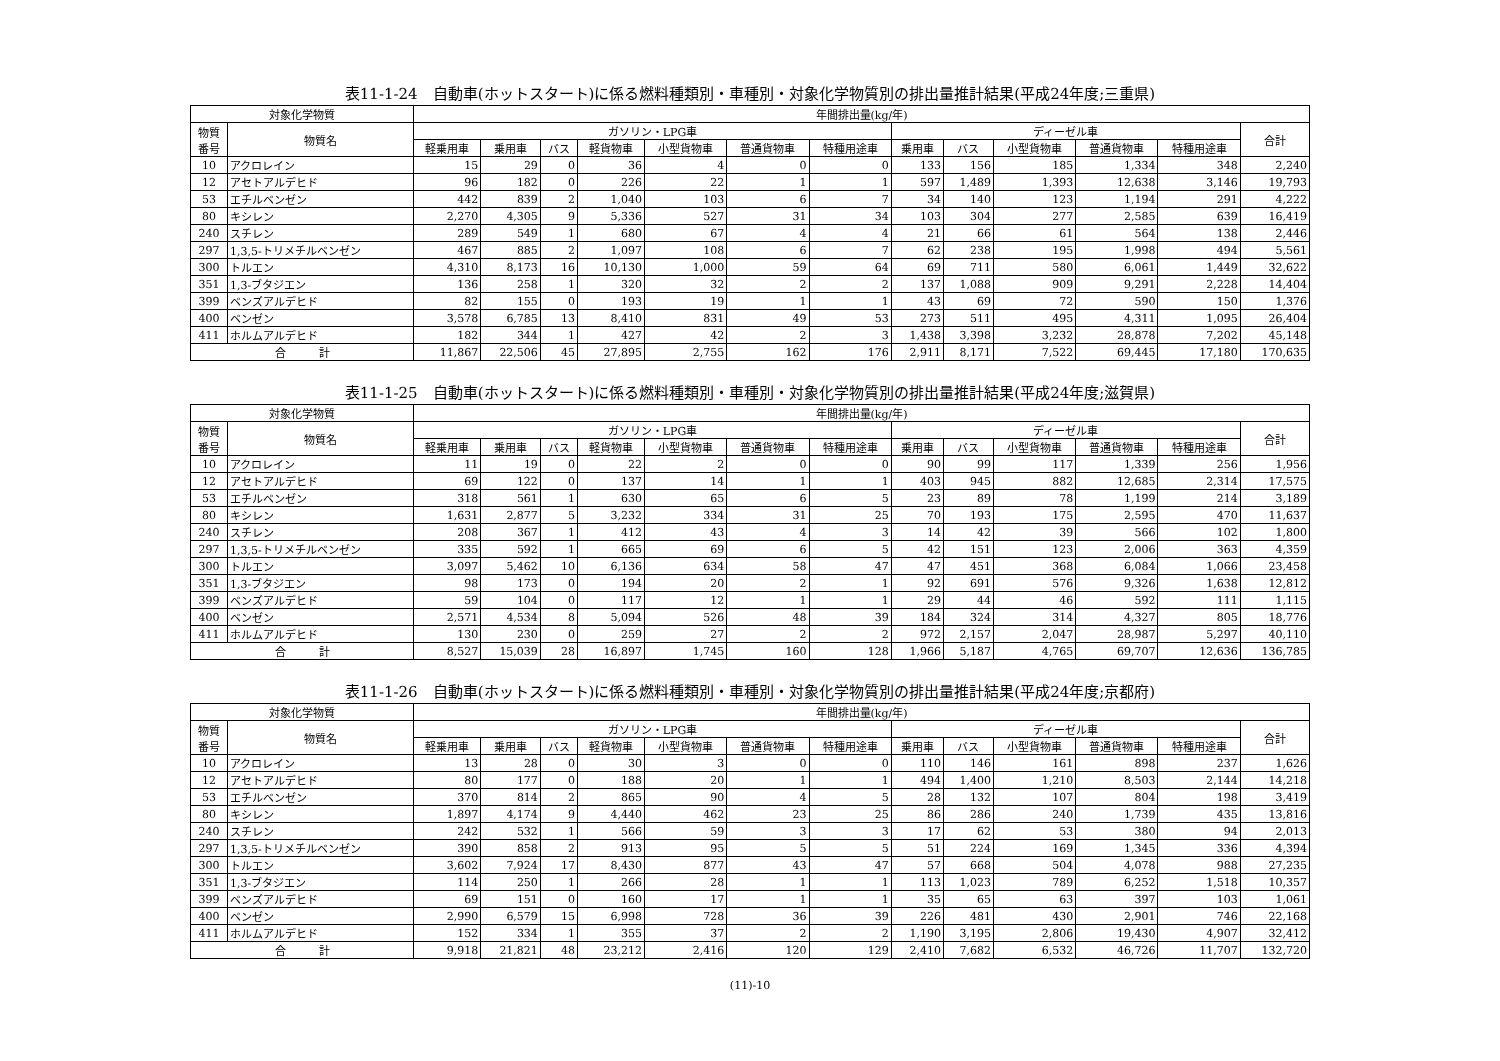表11-1-24　自動車(ホットスタート)に係る燃料種類別・車種別・対象化学物質別の排出量推計結果(平成24年度;三重県)
| 対象化学物質 | | 年間排出量(kg/年) | | | | | | | | | | | | |
| --- | --- | --- | --- | --- | --- | --- | --- | --- | --- | --- | --- | --- | --- | --- |
| 物質 番号 | 物質名 | ガソリン・LPG車 | | | | | | | ディーゼル車 | | | | | 合計 |
| | | 軽乗用車 | 乗用車 | バス | 軽貨物車 | 小型貨物車 | 普通貨物車 | 特種用途車 | 乗用車 | バス | 小型貨物車 | 普通貨物車 | 特種用途車 | |
| 10 | アクロレイン | 15 | 29 | 0 | 36 | 4 | 0 | 0 | 133 | 156 | 185 | 1,334 | 348 | 2,240 |
| 12 | アセトアルデヒド | 96 | 182 | 0 | 226 | 22 | 1 | 1 | 597 | 1,489 | 1,393 | 12,638 | 3,146 | 19,793 |
| 53 | エチルベンゼン | 442 | 839 | 2 | 1,040 | 103 | 6 | 7 | 34 | 140 | 123 | 1,194 | 291 | 4,222 |
| 80 | キシレン | 2,270 | 4,305 | 9 | 5,336 | 527 | 31 | 34 | 103 | 304 | 277 | 2,585 | 639 | 16,419 |
| 240 | スチレン | 289 | 549 | 1 | 680 | 67 | 4 | 4 | 21 | 66 | 61 | 564 | 138 | 2,446 |
| 297 | 1,3,5-トリメチルベンゼン | 467 | 885 | 2 | 1,097 | 108 | 6 | 7 | 62 | 238 | 195 | 1,998 | 494 | 5,561 |
| 300 | トルエン | 4,310 | 8,173 | 16 | 10,130 | 1,000 | 59 | 64 | 69 | 711 | 580 | 6,061 | 1,449 | 32,622 |
| 351 | 1,3-ブタジエン | 136 | 258 | 1 | 320 | 32 | 2 | 2 | 137 | 1,088 | 909 | 9,291 | 2,228 | 14,404 |
| 399 | ベンズアルデヒド | 82 | 155 | 0 | 193 | 19 | 1 | 1 | 43 | 69 | 72 | 590 | 150 | 1,376 |
| 400 | ベンゼン | 3,578 | 6,785 | 13 | 8,410 | 831 | 49 | 53 | 273 | 511 | 495 | 4,311 | 1,095 | 26,404 |
| 411 | ホルムアルデヒド | 182 | 344 | 1 | 427 | 42 | 2 | 3 | 1,438 | 3,398 | 3,232 | 28,878 | 7,202 | 45,148 |
| 合 計 | | 11,867 | 22,506 | 45 | 27,895 | 2,755 | 162 | 176 | 2,911 | 8,171 | 7,522 | 69,445 | 17,180 | 170,635 |
表11-1-25　自動車(ホットスタート)に係る燃料種類別・車種別・対象化学物質別の排出量推計結果(平成24年度;滋賀県)
| 対象化学物質 | | 年間排出量(kg/年) | | | | | | | | | | | | |
| --- | --- | --- | --- | --- | --- | --- | --- | --- | --- | --- | --- | --- | --- | --- |
| 物質 番号 | 物質名 | ガソリン・LPG車 | | | | | | | ディーゼル車 | | | | | 合計 |
| | | 軽乗用車 | 乗用車 | バス | 軽貨物車 | 小型貨物車 | 普通貨物車 | 特種用途車 | 乗用車 | バス | 小型貨物車 | 普通貨物車 | 特種用途車 | |
| 10 | アクロレイン | 11 | 19 | 0 | 22 | 2 | 0 | 0 | 90 | 99 | 117 | 1,339 | 256 | 1,956 |
| 12 | アセトアルデヒド | 69 | 122 | 0 | 137 | 14 | 1 | 1 | 403 | 945 | 882 | 12,685 | 2,314 | 17,575 |
| 53 | エチルベンゼン | 318 | 561 | 1 | 630 | 65 | 6 | 5 | 23 | 89 | 78 | 1,199 | 214 | 3,189 |
| 80 | キシレン | 1,631 | 2,877 | 5 | 3,232 | 334 | 31 | 25 | 70 | 193 | 175 | 2,595 | 470 | 11,637 |
| 240 | スチレン | 208 | 367 | 1 | 412 | 43 | 4 | 3 | 14 | 42 | 39 | 566 | 102 | 1,800 |
| 297 | 1,3,5-トリメチルベンゼン | 335 | 592 | 1 | 665 | 69 | 6 | 5 | 42 | 151 | 123 | 2,006 | 363 | 4,359 |
| 300 | トルエン | 3,097 | 5,462 | 10 | 6,136 | 634 | 58 | 47 | 47 | 451 | 368 | 6,084 | 1,066 | 23,458 |
| 351 | 1,3-ブタジエン | 98 | 173 | 0 | 194 | 20 | 2 | 1 | 92 | 691 | 576 | 9,326 | 1,638 | 12,812 |
| 399 | ベンズアルデヒド | 59 | 104 | 0 | 117 | 12 | 1 | 1 | 29 | 44 | 46 | 592 | 111 | 1,115 |
| 400 | ベンゼン | 2,571 | 4,534 | 8 | 5,094 | 526 | 48 | 39 | 184 | 324 | 314 | 4,327 | 805 | 18,776 |
| 411 | ホルムアルデヒド | 130 | 230 | 0 | 259 | 27 | 2 | 2 | 972 | 2,157 | 2,047 | 28,987 | 5,297 | 40,110 |
| 合 計 | | 8,527 | 15,039 | 28 | 16,897 | 1,745 | 160 | 128 | 1,966 | 5,187 | 4,765 | 69,707 | 12,636 | 136,785 |
表11-1-26　自動車(ホットスタート)に係る燃料種類別・車種別・対象化学物質別の排出量推計結果(平成24年度;京都府)
| 対象化学物質 | | 年間排出量(kg/年) | | | | | | | | | | | | |
| --- | --- | --- | --- | --- | --- | --- | --- | --- | --- | --- | --- | --- | --- | --- |
| 物質 番号 | 物質名 | ガソリン・LPG車 | | | | | | | ディーゼル車 | | | | | 合計 |
| | | 軽乗用車 | 乗用車 | バス | 軽貨物車 | 小型貨物車 | 普通貨物車 | 特種用途車 | 乗用車 | バス | 小型貨物車 | 普通貨物車 | 特種用途車 | |
| 10 | アクロレイン | 13 | 28 | 0 | 30 | 3 | 0 | 0 | 110 | 146 | 161 | 898 | 237 | 1,626 |
| 12 | アセトアルデヒド | 80 | 177 | 0 | 188 | 20 | 1 | 1 | 494 | 1,400 | 1,210 | 8,503 | 2,144 | 14,218 |
| 53 | エチルベンゼン | 370 | 814 | 2 | 865 | 90 | 4 | 5 | 28 | 132 | 107 | 804 | 198 | 3,419 |
| 80 | キシレン | 1,897 | 4,174 | 9 | 4,440 | 462 | 23 | 25 | 86 | 286 | 240 | 1,739 | 435 | 13,816 |
| 240 | スチレン | 242 | 532 | 1 | 566 | 59 | 3 | 3 | 17 | 62 | 53 | 380 | 94 | 2,013 |
| 297 | 1,3,5-トリメチルベンゼン | 390 | 858 | 2 | 913 | 95 | 5 | 5 | 51 | 224 | 169 | 1,345 | 336 | 4,394 |
| 300 | トルエン | 3,602 | 7,924 | 17 | 8,430 | 877 | 43 | 47 | 57 | 668 | 504 | 4,078 | 988 | 27,235 |
| 351 | 1,3-ブタジエン | 114 | 250 | 1 | 266 | 28 | 1 | 1 | 113 | 1,023 | 789 | 6,252 | 1,518 | 10,357 |
| 399 | ベンズアルデヒド | 69 | 151 | 0 | 160 | 17 | 1 | 1 | 35 | 65 | 63 | 397 | 103 | 1,061 |
| 400 | ベンゼン | 2,990 | 6,579 | 15 | 6,998 | 728 | 36 | 39 | 226 | 481 | 430 | 2,901 | 746 | 22,168 |
| 411 | ホルムアルデヒド | 152 | 334 | 1 | 355 | 37 | 2 | 2 | 1,190 | 3,195 | 2,806 | 19,430 | 4,907 | 32,412 |
| 合 計 | | 9,918 | 21,821 | 48 | 23,212 | 2,416 | 120 | 129 | 2,410 | 7,682 | 6,532 | 46,726 | 11,707 | 132,720 |
(11)-10